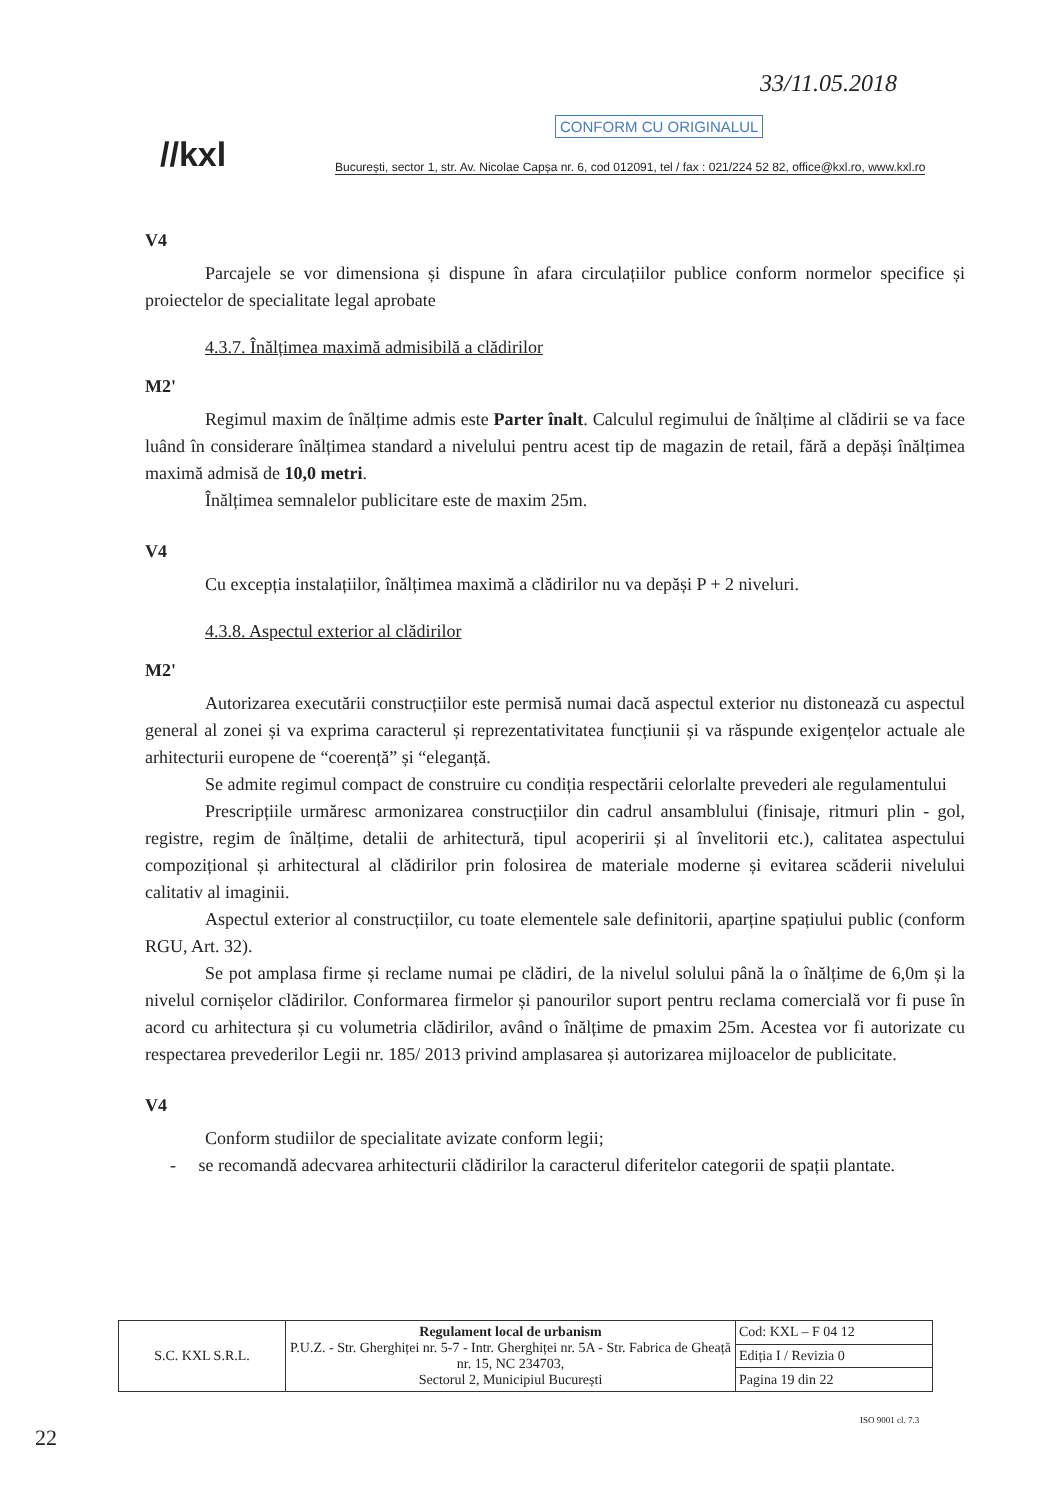33/11.05.2018
CONFORM CU ORIGINALUL
//kxl
București, sector 1, str. Av. Nicolae Capșa nr. 6, cod 012091, tel / fax : 021/224 52 82, office@kxl.ro, www.kxl.ro
V4
Parcajele se vor dimensiona și dispune în afara circulațiilor publice conform normelor specifice și proiectelor de specialitate legal aprobate
4.3.7. Înălțimea maximă admisibilă a clădirilor
M2'
Regimul maxim de înălțime admis este Parter înalt. Calculul regimului de înălțime al clădirii se va face luând în considerare înălțimea standard a nivelului pentru acest tip de magazin de retail, fără a depăși înălțimea maximă admisă de 10,0 metri.
Înălțimea semnalelor publicitare este de maxim 25m.
V4
Cu excepția instalațiilor, înălțimea maximă a clădirilor nu va depăși P + 2 niveluri.
4.3.8. Aspectul exterior al clădirilor
M2'
Autorizarea executării construcțiilor este permisă numai dacă aspectul exterior nu distonează cu aspectul general al zonei și va exprima caracterul și reprezentativitatea funcțiunii și va răspunde exigențelor actuale ale arhitecturii europene de “coerență” și “eleganță.
Se admite regimul compact de construire cu condiția respectării celorlalte prevederi ale regulamentului
Prescripțiile urmăresc armonizarea construcțiilor din cadrul ansamblului (finisaje, ritmuri plin - gol, registre, regim de înălțime, detalii de arhitectură, tipul acoperirii și al învelitorii etc.), calitatea aspectului compozițional și arhitectural al clădirilor prin folosirea de materiale moderne și evitarea scăderii nivelului calitativ al imaginii.
Aspectul exterior al construcțiilor, cu toate elementele sale definitorii, aparține spațiului public (conform RGU, Art. 32).
Se pot amplasa firme și reclame numai pe clădiri, de la nivelul solului până la o înălțime de 6,0m și la nivelul cornișelor clădirilor. Conformarea firmelor și panourilor suport pentru reclama comercială vor fi puse în acord cu arhitectura și cu volumetria clădirilor, având o înălțime de pmaxim 25m. Acestea vor fi autorizate cu respectarea prevederilor Legii nr. 185/ 2013 privind amplasarea și autorizarea mijloacelor de publicitate.
V4
Conform studiilor de specialitate avizate conform legii;
- se recomandă adecvarea arhitecturii clădirilor la caracterul diferitelor categorii de spații plantate.
| S.C. KXL S.R.L. | Regulament local de urbanism P.U.Z. - Str. Gherghiței nr. 5-7 - Intr. Gherghiței nr. 5A - Str. Fabrica de Gheață nr. 15, NC 234703, Sectorul 2, Municipiul București | Cod: KXL – F 04 12 |
| | | Ediția I / Revizia 0 |
| | | Pagina 19 din 22 |
ISO 9001 cl. 7.3
22